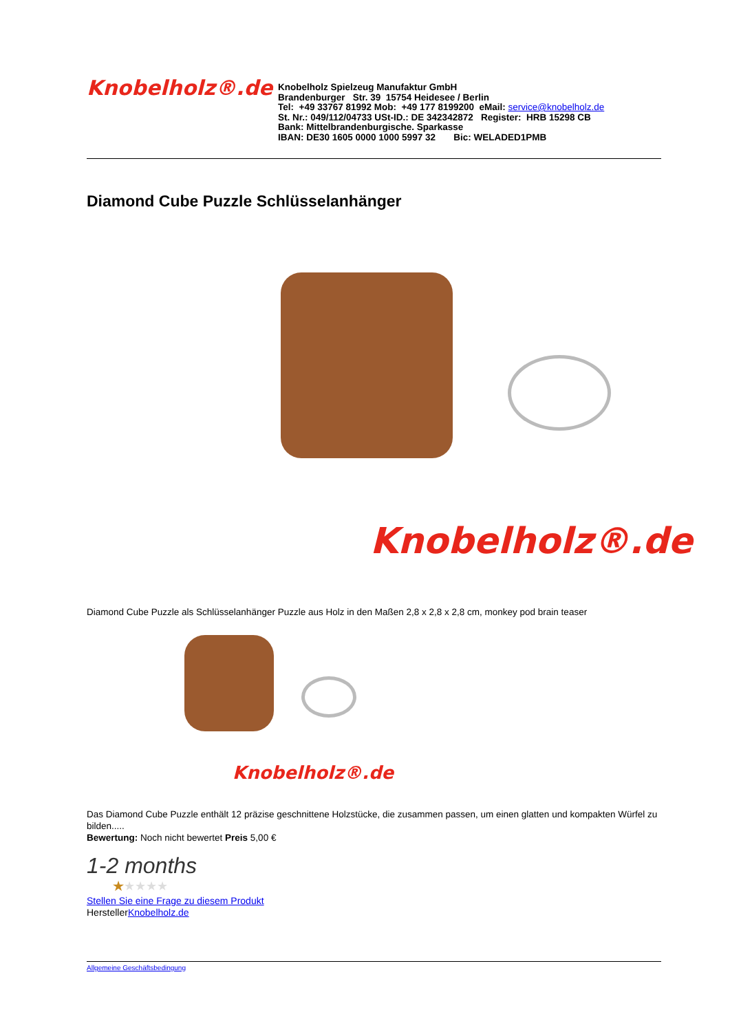Knobelholz®.de
Knobelholz Spielzeug Manufaktur GmbH
Brandenburger Str. 39 15754 Heidesee / Berlin
Tel: +49 33767 81992 Mob: +49 177 8199200 eMail: service@knobelholz.de
St. Nr.: 049/112/04733 USt-ID.: DE 342342872 Register: HRB 15298 CB
Bank: Mittelbrandenburgische. Sparkasse
IBAN: DE30 1605 0000 1000 5997 32 Bic: WELADED1PMB
Diamond Cube Puzzle Schlüsselanhänger
Knobelholz®.de
Diamond Cube Puzzle als Schlüsselanhänger Puzzle aus Holz in den Maßen 2,8 x 2,8 x 2,8 cm, monkey pod brain teaser
Knobelholz®.de
Das Diamond Cube Puzzle enthält 12 präzise geschnittene Holzstücke, die zusammen passen, um einen glatten und kompakten Würfel zu bilden.....
Bewertung: Noch nicht bewertet Preis 5,00 €
1-2 months
★★★★★
Stellen Sie eine Frage zu diesem Produkt
HerstellerKnobelholz.de
Allgemeine Geschäftsbedingung